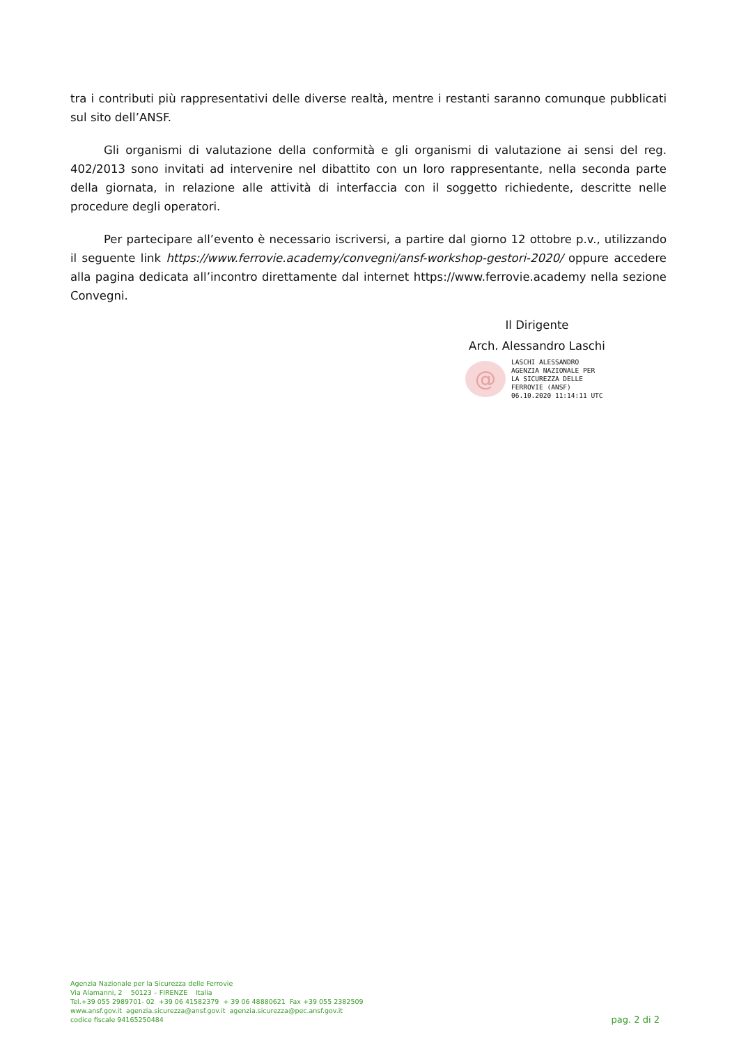tra i contributi più rappresentativi delle diverse realtà, mentre i restanti saranno comunque pubblicati sul sito dell’ANSF.
Gli organismi di valutazione della conformità e gli organismi di valutazione ai sensi del reg. 402/2013 sono invitati ad intervenire nel dibattito con un loro rappresentante, nella seconda parte della giornata, in relazione alle attività di interfaccia con il soggetto richiedente, descritte nelle procedure degli operatori.
Per partecipare all’evento è necessario iscriversi, a partire dal giorno 12 ottobre p.v., utilizzando il seguente link https://www.ferrovie.academy/convegni/ansf-workshop-gestori-2020/ oppure accedere alla pagina dedicata all’incontro direttamente dal internet https://www.ferrovie.academy nella sezione Convegni.
Il Dirigente
Arch. Alessandro Laschi
@
LASCHI ALESSANDRO
AGENZIA NAZIONALE PER
LA SICUREZZA DELLE
FERROVIE (ANSF)
06.10.2020 11:14:11 UTC
Agenzia Nazionale per la Sicurezza delle Ferrovie
Via Alamanni, 2 50123 – FIRENZE Italia
Tel.+39 055 2989701- 02 +39 06 41582379 + 39 06 48880621 Fax +39 055 2382509
www.ansf.gov.it agenzia.sicurezza@ansf.gov.it agenzia.sicurezza@pec.ansf.gov.it
codice fiscale 94165250484
pag. 2 di 2